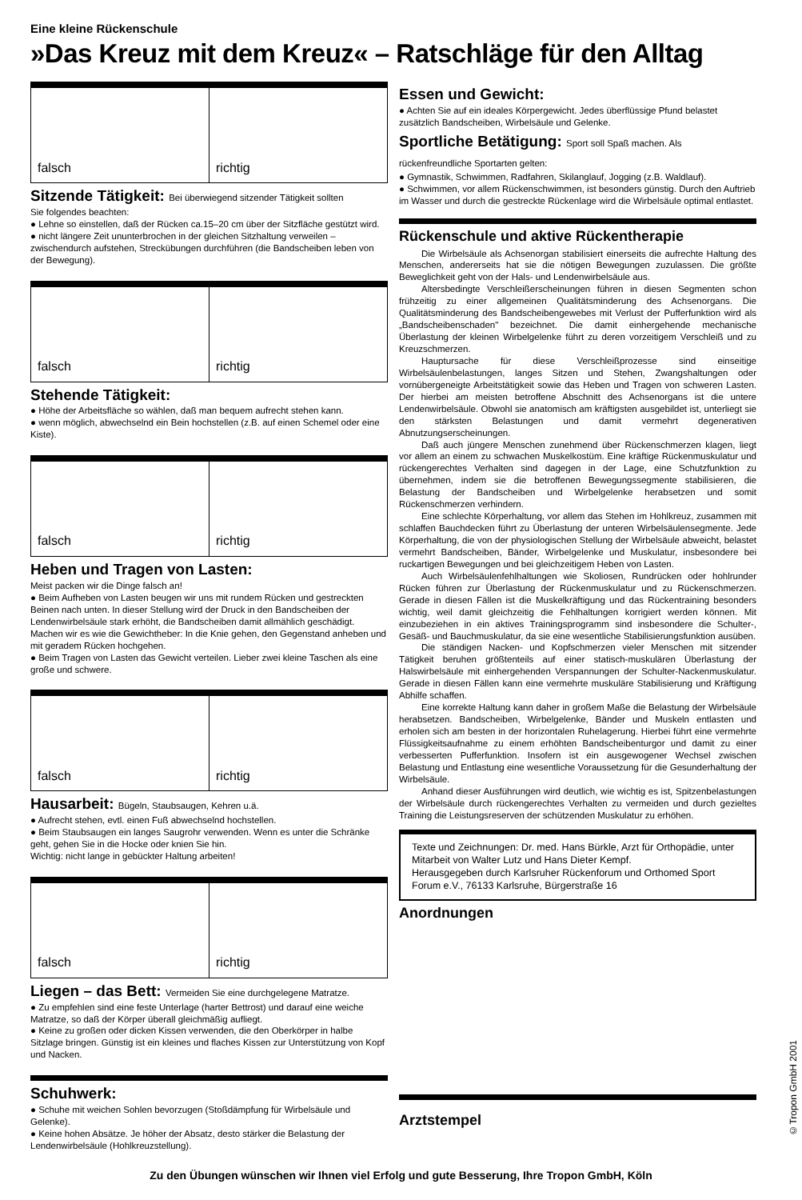Eine kleine Rückenschule
»Das Kreuz mit dem Kreuz« – Ratschläge für den Alltag
falsch richtig
Sitzende Tätigkeit: Bei überwiegend sitzender Tätigkeit sollten
Sie folgendes beachten:
● Lehne so einstellen, daß der Rücken ca.15–20 cm über der Sitzfläche gestützt wird.
● nicht längere Zeit ununterbrochen in der gleichen Sitzhaltung verweilen – zwischendurch aufstehen, Streckübungen durchführen (die Bandscheiben leben von der Bewegung).
falsch richtig
Stehende Tätigkeit:
● Höhe der Arbeitsfläche so wählen, daß man bequem aufrecht stehen kann.
● wenn möglich, abwechselnd ein Bein hochstellen (z.B. auf einen Schemel oder eine Kiste).
falsch richtig
Heben und Tragen von Lasten:
Meist packen wir die Dinge falsch an!
● Beim Aufheben von Lasten beugen wir uns mit rundem Rücken und gestreckten Beinen nach unten. In dieser Stellung wird der Druck in den Bandscheiben der Lendenwirbelsäule stark erhöht, die Bandscheiben damit allmählich geschädigt. Machen wir es wie die Gewichtheber: In die Knie gehen, den Gegenstand anheben und mit geradem Rücken hochgehen.
● Beim Tragen von Lasten das Gewicht verteilen. Lieber zwei kleine Taschen als eine große und schwere.
falsch richtig
Hausarbeit: Bügeln, Staubsaugen, Kehren u.ä.
● Aufrecht stehen, evtl. einen Fuß abwechselnd hochstellen.
● Beim Staubsaugen ein langes Saugrohr verwenden. Wenn es unter die Schränke geht, gehen Sie in die Hocke oder knien Sie hin.
Wichtig: nicht lange in gebückter Haltung arbeiten!
falsch richtig
Liegen – das Bett: Vermeiden Sie eine durchgelegene Matratze.
● Zu empfehlen sind eine feste Unterlage (harter Bettrost) und darauf eine weiche Matratze, so daß der Körper überall gleichmäßig aufliegt.
● Keine zu großen oder dicken Kissen verwenden, die den Oberkörper in halbe Sitzlage bringen. Günstig ist ein kleines und flaches Kissen zur Unterstützung von Kopf und Nacken.
Schuhwerk:
● Schuhe mit weichen Sohlen bevorzugen (Stoßdämpfung für Wirbelsäule und Gelenke).
● Keine hohen Absätze. Je höher der Absatz, desto stärker die Belastung der Lendenwirbelsäule (Hohlkreuzstellung).
Essen und Gewicht:
● Achten Sie auf ein ideales Körpergewicht. Jedes überflüssige Pfund belastet zusätzlich Bandscheiben, Wirbelsäule und Gelenke.
Sportliche Betätigung: Sport soll Spaß machen. Als rückenfreundliche Sportarten gelten:
● Gymnastik, Schwimmen, Radfahren, Skilanglauf, Jogging (z.B. Waldlauf).
● Schwimmen, vor allem Rückenschwimmen, ist besonders günstig. Durch den Auftrieb im Wasser und durch die gestreckte Rückenlage wird die Wirbelsäule optimal entlastet.
Rückenschule und aktive Rückentherapie
Die Wirbelsäule als Achsenorgan stabilisiert einerseits die aufrechte Haltung des Menschen, andererseits hat sie die nötigen Bewegungen zuzulassen. Die größte Beweglichkeit geht von der Hals- und Lendenwirbelsäule aus.
Altersbedingte Verschleißerscheinungen führen in diesen Segmenten schon frühzeitig zu einer allgemeinen Qualitätsminderung des Achsenorgans. Die Qualitätsminderung des Bandscheibengewebes mit Verlust der Pufferfunktion wird als „Bandscheibenschaden" bezeichnet. Die damit einhergehende mechanische Überlastung der kleinen Wirbelgelenke führt zu deren vorzeitigem Verschleiß und zu Kreuzschmerzen.
Hauptursache für diese Verschleißprozesse sind einseitige Wirbelsäulenbelastungen, langes Sitzen und Stehen, Zwangshaltungen oder vornübergeneigte Arbeitstätigkeit sowie das Heben und Tragen von schweren Lasten. Der hierbei am meisten betroffene Abschnitt des Achsenorgans ist die untere Lendenwirbelsäule. Obwohl sie anatomisch am kräftigsten ausgebildet ist, unterliegt sie den stärksten Belastungen und damit vermehrt degenerativen Abnutzungserscheinungen.
Daß auch jüngere Menschen zunehmend über Rückenschmerzen klagen, liegt vor allem an einem zu schwachen Muskelkostüm. Eine kräftige Rückenmuskulatur und rückengerechtes Verhalten sind dagegen in der Lage, eine Schutzfunktion zu übernehmen, indem sie die betroffenen Bewegungssegmente stabilisieren, die Belastung der Bandscheiben und Wirbelgelenke herabsetzen und somit Rückenschmerzen verhindern.
Eine schlechte Körperhaltung, vor allem das Stehen im Hohlkreuz, zusammen mit schlaffen Bauchdecken führt zu Überlastung der unteren Wirbelsäulensegmente. Jede Körperhaltung, die von der physiologischen Stellung der Wirbelsäule abweicht, belastet vermehrt Bandscheiben, Bänder, Wirbelgelenke und Muskulatur, insbesondere bei ruckartigen Bewegungen und bei gleichzeitigem Heben von Lasten.
Auch Wirbelsäulenfehlhaltungen wie Skoliosen, Rundrücken oder hohlrunder Rücken führen zur Überlastung der Rückenmuskulatur und zu Rückenschmerzen. Gerade in diesen Fällen ist die Muskelkräftigung und das Rückentraining besonders wichtig, weil damit gleichzeitig die Fehlhaltungen korrigiert werden können. Mit einzubeziehen in ein aktives Trainingsprogramm sind insbesondere die Schulter-, Gesäß- und Bauchmuskulatur, da sie eine wesentliche Stabilisierungsfunktion ausüben.
Die ständigen Nacken- und Kopfschmerzen vieler Menschen mit sitzender Tätigkeit beruhen größtenteils auf einer statisch-muskulären Überlastung der Halswirbelsäule mit einhergehenden Verspannungen der Schulter-Nackenmuskulatur. Gerade in diesen Fällen kann eine vermehrte muskuläre Stabilisierung und Kräftigung Abhilfe schaffen.
Eine korrekte Haltung kann daher in großem Maße die Belastung der Wirbelsäule herabsetzen. Bandscheiben, Wirbelgelenke, Bänder und Muskeln entlasten und erholen sich am besten in der horizontalen Ruhelagerung. Hierbei führt eine vermehrte Flüssigkeitsaufnahme zu einem erhöhten Bandscheibenturgor und damit zu einer verbesserten Pufferfunktion. Insofern ist ein ausgewogener Wechsel zwischen Belastung und Entlastung eine wesentliche Voraussetzung für die Gesunderhaltung der Wirbelsäule.
Anhand dieser Ausführungen wird deutlich, wie wichtig es ist, Spitzenbelastungen der Wirbelsäule durch rückengerechtes Verhalten zu vermeiden und durch gezieltes Training die Leistungsreserven der schützenden Muskulatur zu erhöhen.
Texte und Zeichnungen: Dr. med. Hans Bürkle, Arzt für Orthopädie, unter Mitarbeit von Walter Lutz und Hans Dieter Kempf.
Herausgegeben durch Karlsruher Rückenforum und Orthomed Sport Forum e.V., 76133 Karlsruhe, Bürgerstraße 16
Anordnungen
Arztstempel
Zu den Übungen wünschen wir Ihnen viel Erfolg und gute Besserung, Ihre Tropon GmbH, Köln
©Tropon GmbH 2001